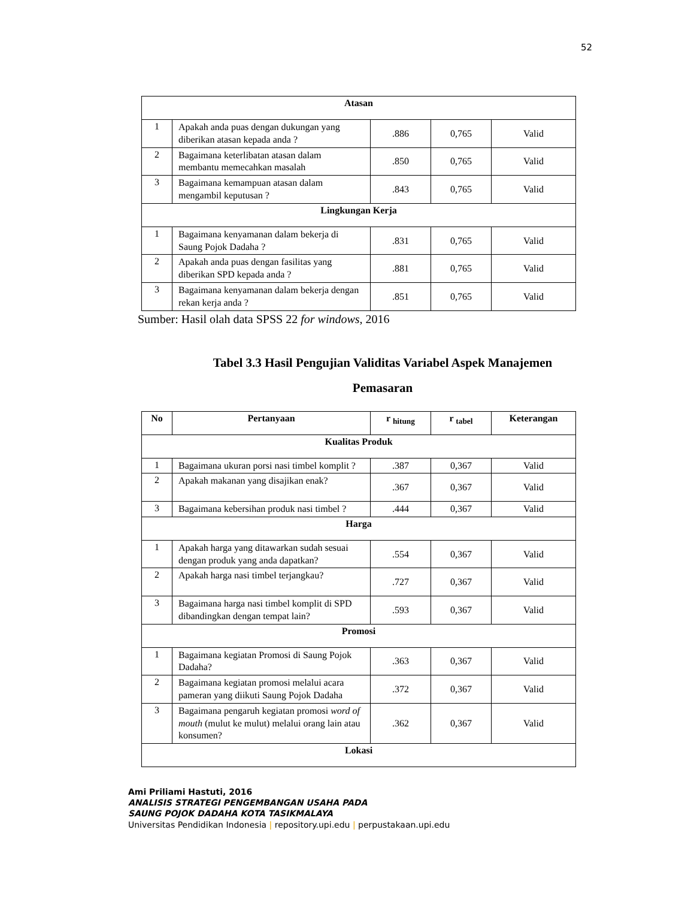52
| Atasan | | | | |
| 1 | Apakah anda puas dengan dukungan yang diberikan atasan kepada anda ? | .886 | 0,765 | Valid |
| 2 | Bagaimana keterlibatan atasan dalam membantu memecahkan masalah | .850 | 0,765 | Valid |
| 3 | Bagaimana kemampuan atasan dalam mengambil keputusan ? | .843 | 0,765 | Valid |
| Lingkungan Kerja | | | | |
| 1 | Bagaimana kenyamanan dalam bekerja di Saung Pojok Dadaha ? | .831 | 0,765 | Valid |
| 2 | Apakah anda puas dengan fasilitas yang diberikan SPD kepada anda ? | .881 | 0,765 | Valid |
| 3 | Bagaimana kenyamanan dalam bekerja dengan rekan kerja anda ? | .851 | 0,765 | Valid |
Sumber: Hasil olah data SPSS 22 for windows, 2016
Tabel 3.3 Hasil Pengujian Validitas Variabel Aspek Manajemen
Pemasaran
| No | Pertanyaan | r <sub>hitung</sub> | r <sub>tabel</sub> | Keterangan |
| Kualitas Produk | | | | |
| 1 | Bagaimana ukuran porsi nasi timbel komplit ? | .387 | 0,367 | Valid |
| 2 | Apakah makanan yang disajikan enak? | .367 | 0,367 | Valid |
| 3 | Bagaimana kebersihan produk nasi timbel ? | .444 | 0,367 | Valid |
| Harga | | | | |
| 1 | Apakah harga yang ditawarkan sudah sesuai dengan produk yang anda dapatkan? | .554 | 0,367 | Valid |
| 2 | Apakah harga nasi timbel terjangkau? | .727 | 0,367 | Valid |
| 3 | Bagaimana harga nasi timbel komplit di SPD dibandingkan dengan tempat lain? | .593 | 0,367 | Valid |
| Promosi | | | | |
| 1 | Bagaimana kegiatan Promosi di Saung Pojok Dadaha? | .363 | 0,367 | Valid |
| 2 | Bagaimana kegiatan promosi melalui acara pameran yang diikuti Saung Pojok Dadaha | .372 | 0,367 | Valid |
| 3 | Bagaimana pengaruh kegiatan promosi word of mouth (mulut ke mulut) melalui orang lain atau konsumen? | .362 | 0,367 | Valid |
| Lokasi | | | | |
Ami Priliami Hastuti, 2016
ANALISIS STRATEGI PENGEMBANGAN USAHA PADA
SAUNG POJOK DADAHA KOTA TASIKMALAYA
Universitas Pendidikan Indonesia | repository.upi.edu | perpustakaan.upi.edu